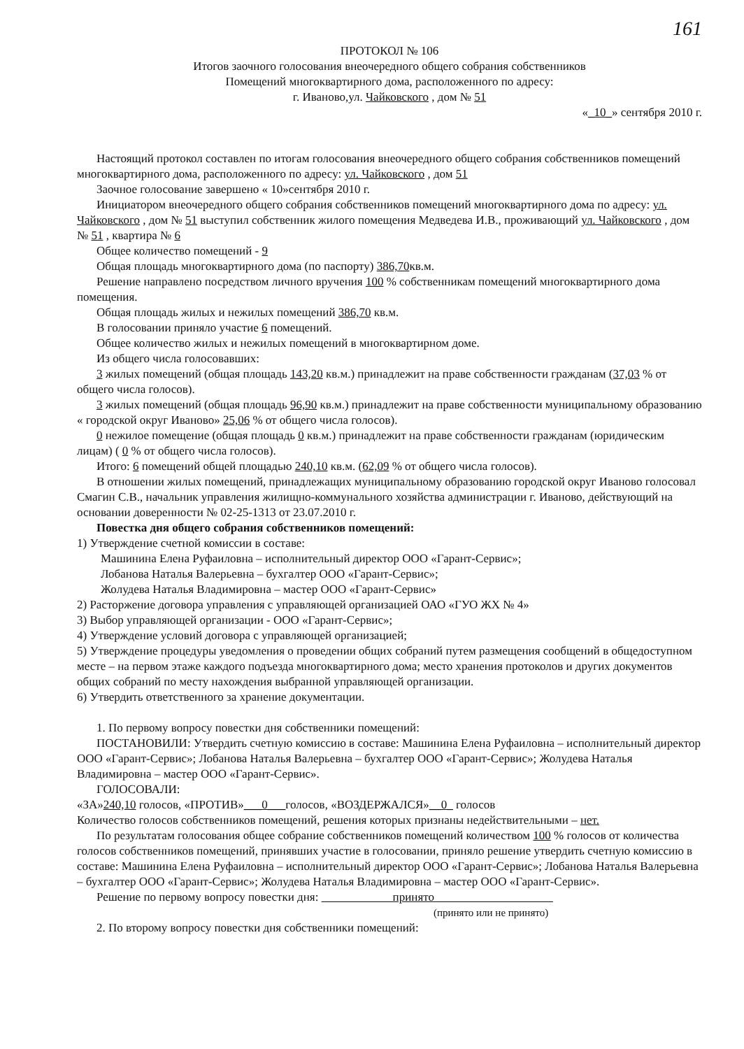161
ПРОТОКОЛ № 106
Итогов заочного голосования внеочередного общего собрания собственников
Помещений многоквартирного дома, расположенного по адресу:
г. Иваново,ул. Чайковского , дом № 51
«_10_» сентября 2010 г.
Настоящий протокол составлен по итогам голосования внеочередного общего собрания собственников помещений многоквартирного дома, расположенного по адресу: ул. Чайковского , дом 51
Заочное голосование завершено « 10»сентября 2010 г.
Инициатором внеочередного общего собрания собственников помещений многоквартирного дома по адресу: ул. Чайковского , дом № 51 выступил собственник жилого помещения Медведева И.В., проживающий ул. Чайковского , дом № 51 , квартира № 6
Общее количество помещений - 9
Общая площадь многоквартирного дома (по паспорту) 386,70кв.м.
Решение направлено посредством личного вручения 100 % собственникам помещений многоквартирного дома помещения.
Общая площадь жилых и нежилых помещений 386,70 кв.м.
В голосовании приняло участие 6 помещений.
Общее количество жилых и нежилых помещений в многоквартирном доме.
Из общего числа голосовавших:
3 жилых помещений (общая площадь 143,20 кв.м.) принадлежит на праве собственности гражданам (37,03 % от общего числа голосов).
3 жилых помещений (общая площадь 96,90 кв.м.) принадлежит на праве собственности муниципальному образованию « городской округ Иваново» 25,06 % от общего числа голосов).
0 нежилое помещение (общая площадь 0 кв.м.) принадлежит на праве собственности гражданам (юридическим лицам) ( 0 % от общего числа голосов).
Итого: 6 помещений общей площадью 240,10 кв.м. (62,09 % от общего числа голосов).
В отношении жилых помещений, принадлежащих муниципальному образованию городской округ Иваново голосовал Смагин С.В., начальник управления жилищно-коммунального хозяйства администрации г. Иваново, действующий на основании доверенности № 02-25-1313 от 23.07.2010 г.
Повестка дня общего собрания собственников помещений:
1) Утверждение счетной комиссии в составе:
Машинина Елена Руфаиловна – исполнительный директор ООО «Гарант-Сервис»;
Лобанова Наталья Валерьевна – бухгалтер ООО «Гарант-Сервис»;
Жолудева Наталья Владимировна – мастер ООО «Гарант-Сервис»
2) Расторжение договора управления с управляющей организацией ОАО «ГУО ЖХ № 4»
3) Выбор управляющей организации - ООО «Гарант-Сервис»;
4) Утверждение условий договора с управляющей организацией;
5) Утверждение процедуры уведомления о проведении общих собраний путем размещения сообщений в общедоступном месте – на первом этаже каждого подъезда многоквартирного дома; место хранения протоколов и других документов общих собраний по месту нахождения выбранной управляющей организации.
6) Утвердить ответственного за хранение документации.
1. По первому вопросу повестки дня собственники помещений:
ПОСТАНОВИЛИ: Утвердить счетную комиссию в составе: Машинина Елена Руфаиловна – исполнительный директор ООО «Гарант-Сервис»; Лобанова Наталья Валерьевна – бухгалтер ООО «Гарант-Сервис»; Жолудева Наталья Владимировна – мастер ООО «Гарант-Сервис».
ГОЛОСОВАЛИ:
«ЗА»240,10 голосов, «ПРОТИВ»___0___голосов, «ВОЗДЕРЖАЛСЯ»__0_ голосов
Количество голосов собственников помещений, решения которых признаны недействительными – нет.
По результатам голосования общее собрание собственников помещений количеством 100 % голосов от количества голосов собственников помещений, принявших участие в голосовании, приняло решение утвердить счетную комиссию в составе: Машинина Елена Руфаиловна – исполнительный директор ООО «Гарант-Сервис»; Лобанова Наталья Валерьевна – бухгалтер ООО «Гарант-Сервис»; Жолудева Наталья Владимировна – мастер ООО «Гарант-Сервис».
Решение по первому вопросу повестки дня: принято
(принято или не принято)
2. По второму вопросу повестки дня собственники помещений: